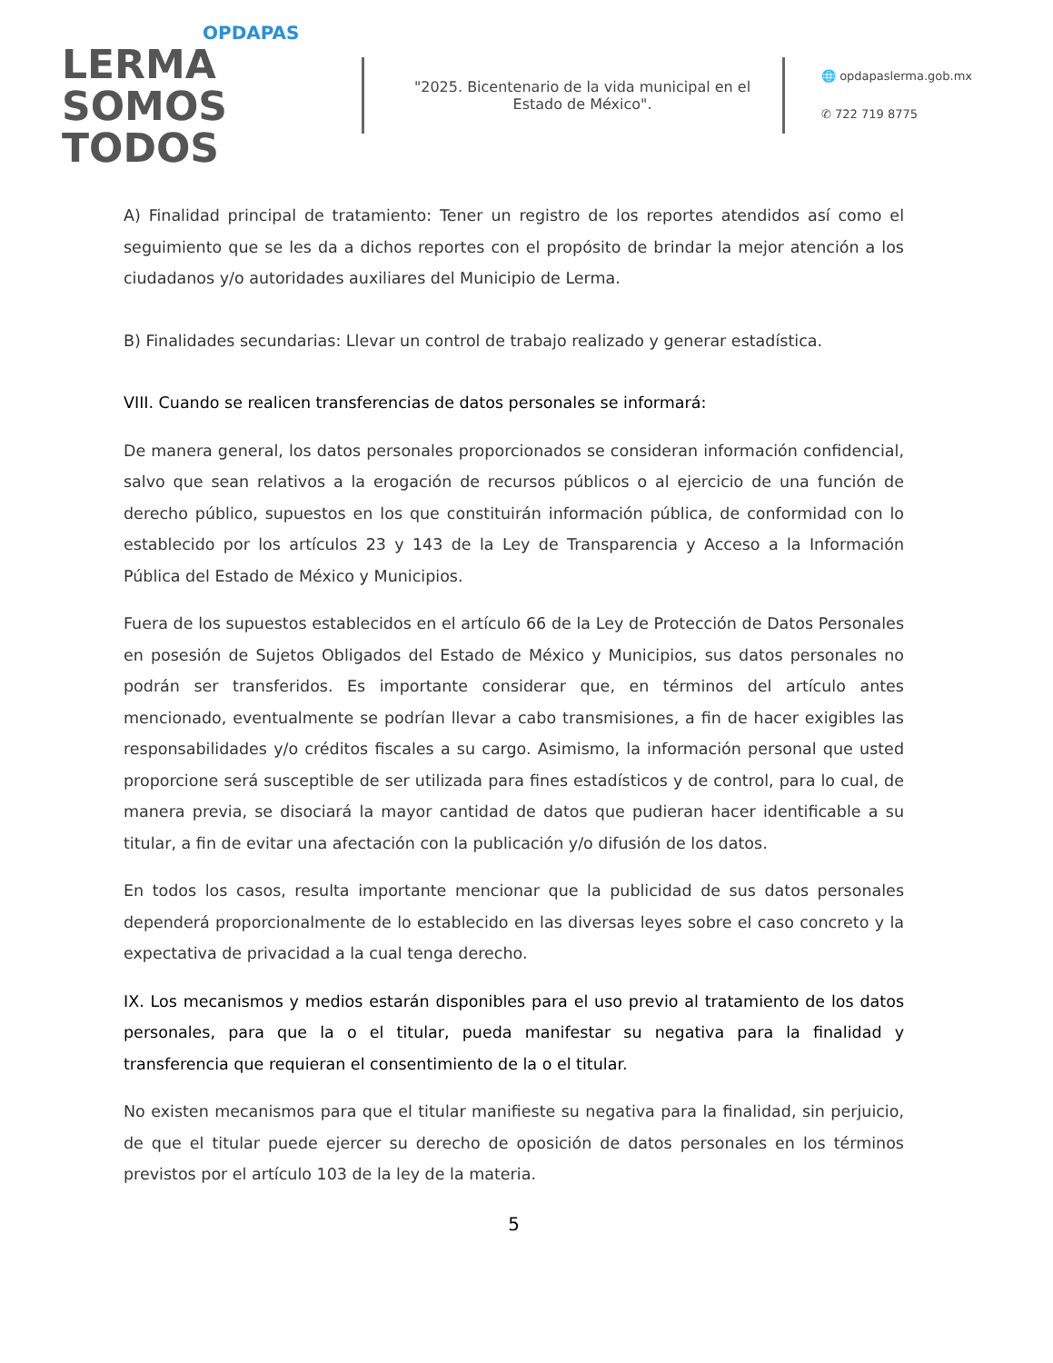OPDAPAS
LERMA SOMOS
TODOS
"2025. Bicentenario de la vida municipal en el Estado de México".
🌐 opdapaslerma.gob.mx
✆ 722 719 8775
A) Finalidad principal de tratamiento: Tener un registro de los reportes atendidos así como el seguimiento que se les da a dichos reportes con el propósito de brindar la mejor atención a los ciudadanos y/o autoridades auxiliares del Municipio de Lerma.
B) Finalidades secundarias: Llevar un control de trabajo realizado y generar estadística.
VIII. Cuando se realicen transferencias de datos personales se informará:
De manera general, los datos personales proporcionados se consideran información confidencial, salvo que sean relativos a la erogación de recursos públicos o al ejercicio de una función de derecho público, supuestos en los que constituirán información pública, de conformidad con lo establecido por los artículos 23 y 143 de la Ley de Transparencia y Acceso a la Información Pública del Estado de México y Municipios.
Fuera de los supuestos establecidos en el artículo 66 de la Ley de Protección de Datos Personales en posesión de Sujetos Obligados del Estado de México y Municipios, sus datos personales no podrán ser transferidos. Es importante considerar que, en términos del artículo antes mencionado, eventualmente se podrían llevar a cabo transmisiones, a fin de hacer exigibles las responsabilidades y/o créditos fiscales a su cargo. Asimismo, la información personal que usted proporcione será susceptible de ser utilizada para fines estadísticos y de control, para lo cual, de manera previa, se disociará la mayor cantidad de datos que pudieran hacer identificable a su titular, a fin de evitar una afectación con la publicación y/o difusión de los datos.
En todos los casos, resulta importante mencionar que la publicidad de sus datos personales dependerá proporcionalmente de lo establecido en las diversas leyes sobre el caso concreto y la expectativa de privacidad a la cual tenga derecho.
IX. Los mecanismos y medios estarán disponibles para el uso previo al tratamiento de los datos personales, para que la o el titular, pueda manifestar su negativa para la finalidad y transferencia que requieran el consentimiento de la o el titular.
No existen mecanismos para que el titular manifieste su negativa para la finalidad, sin perjuicio, de que el titular puede ejercer su derecho de oposición de datos personales en los términos previstos por el artículo 103 de la ley de la materia.
5